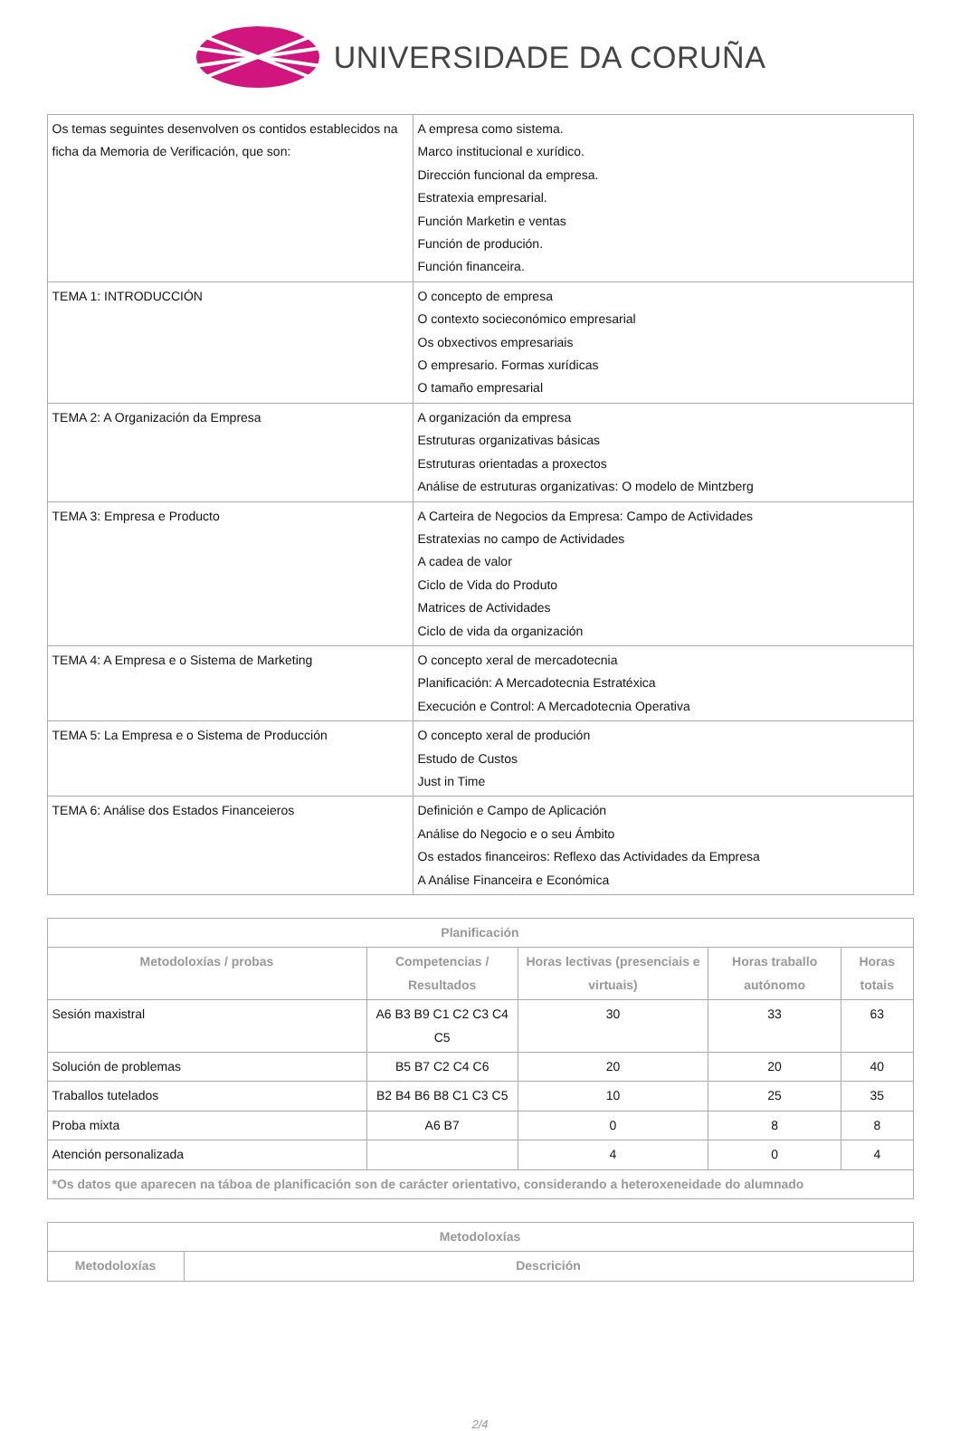UNIVERSIDADE DA CORUÑA
| Os temas seguintes desenvolven os contidos establecidos na ficha da Memoria de Verificación, que son: | A empresa como sistema. Marco institucional e xurídico. Dirección funcional da empresa. Estratexia empresarial. Función Marketin e ventas Función de produción. Función financeira. |
| TEMA 1: INTRODUCCIÓN | O concepto de empresa O contexto socieconómico empresarial Os obxectivos empresariais O empresario. Formas xurídicas O tamaño empresarial |
| TEMA 2: A Organización da Empresa | A organización da empresa Estruturas organizativas básicas Estruturas orientadas a proxectos Análise de estruturas organizativas: O modelo de Mintzberg |
| TEMA 3: Empresa e Producto | A Carteira de Negocios da Empresa: Campo de Actividades Estratexias no campo de Actividades A cadea de valor Ciclo de Vida do Produto Matrices de Actividades Ciclo de vida da organización |
| TEMA 4: A Empresa e o Sistema de Marketing | O concepto xeral de mercadotecnia Planificación: A Mercadotecnia Estratéxica Execución e Control: A Mercadotecnia Operativa |
| TEMA 5: La Empresa e o Sistema de Producción | O concepto xeral de produción Estudo de Custos Just in Time |
| TEMA 6: Análise dos Estados Financeieros | Definición e Campo de Aplicación Análise do Negocio e o seu Ámbito Os estados financeiros: Reflexo das Actividades da Empresa A Análise Financeira e Económica |
| Planificación | | | | |
| --- | --- | --- | --- | --- |
| Metodoloxías / probas | Competencias / Resultados | Horas lectivas (presenciais e virtuais) | Horas traballo autónomo | Horas totais |
| Sesión maxistral | A6 B3 B9 C1 C2 C3 C4 C5 | 30 | 33 | 63 |
| Solución de problemas | B5 B7 C2 C4 C6 | 20 | 20 | 40 |
| Traballos tutelados | B2 B4 B6 B8 C1 C3 C5 | 10 | 25 | 35 |
| Proba mixta | A6 B7 | 0 | 8 | 8 |
| Atención personalizada | | 4 | 0 | 4 |
| *Os datos que aparecen na táboa de planificación son de carácter orientativo, considerando a heteroxeneidade do alumnado | | | | |
| Metodoloxías | |
| --- | --- |
| Metodoloxías | Descrición |
2/4